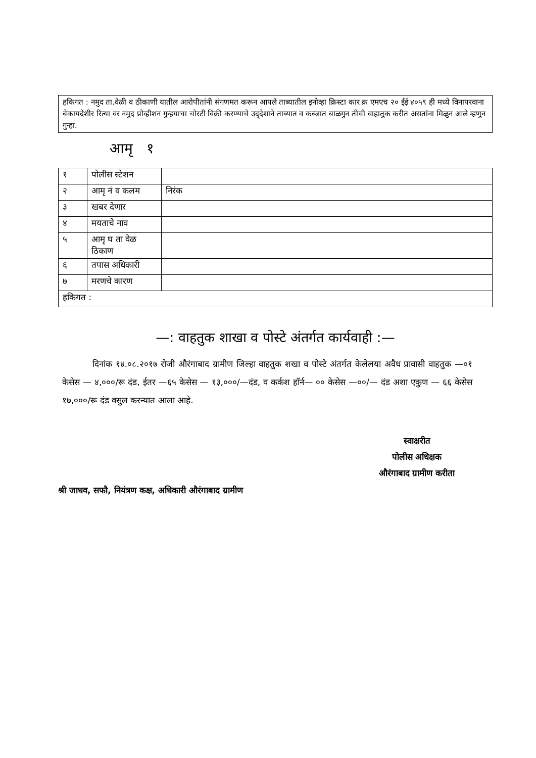हकिगत : नमुद ता.वेळी व ठीकाणी यातील आरोपीतांनी संगणमत करून आपले ताब्यातील इनोव्हा क्रिस्टा कार क्र एमएच २० ईई ४०५९ ही मध्ये विनापरवाना बेकायदेशीर रित्या वर नमुद प्रोव्हीशन गुन्हयाचा चोरटी विक्री करण्याचे उद्‌देशाने ताब्यात व कब्जात बाळगुन तीची वाहातुक करीत असतांना मिळुन आले म्हणुन गुन्हा.
आमृ १
| १ | पोलीस स्टेशन | |
| २ | आमृ नं व कलम | निरंक |
| ३ | खबर देणार | |
| ४ | मयताचे नाव | |
| ५ | आमृ घ ता वेळ ठिकाण | |
| ६ | तपास अधिकारी | |
| ७ | मरणचे कारण | |
| हकिगत : | | |
—: वाहतुक शाखा व पोस्टे अंतर्गत कार्यवाही :—
दिनांक १४.०८.२०१७ रोजी औरंगाबाद ग्रामीण जिल्हा वाहतुक शखा व पोस्टे अंतर्गत केलेलया अवैध प्रावासी वाहतुक —०१ केसेस — ४,०००/रू दंड, ईतर —६५ केसेस — १३,०००/—दंड, व कर्कश हॉर्न— ०० केसेस —००/— दंड अशा एकुण — ६६ केसेस १७,०००/रू दंड वसुल करन्यात आला आहे.
स्वाक्षरीत
पोलीस अधिक्षक
औरंगाबाद ग्रामीण करीता
श्री जाधव, सफौ, नियंत्रण कक्ष, अधिकारी औरंगाबाद ग्रामीण